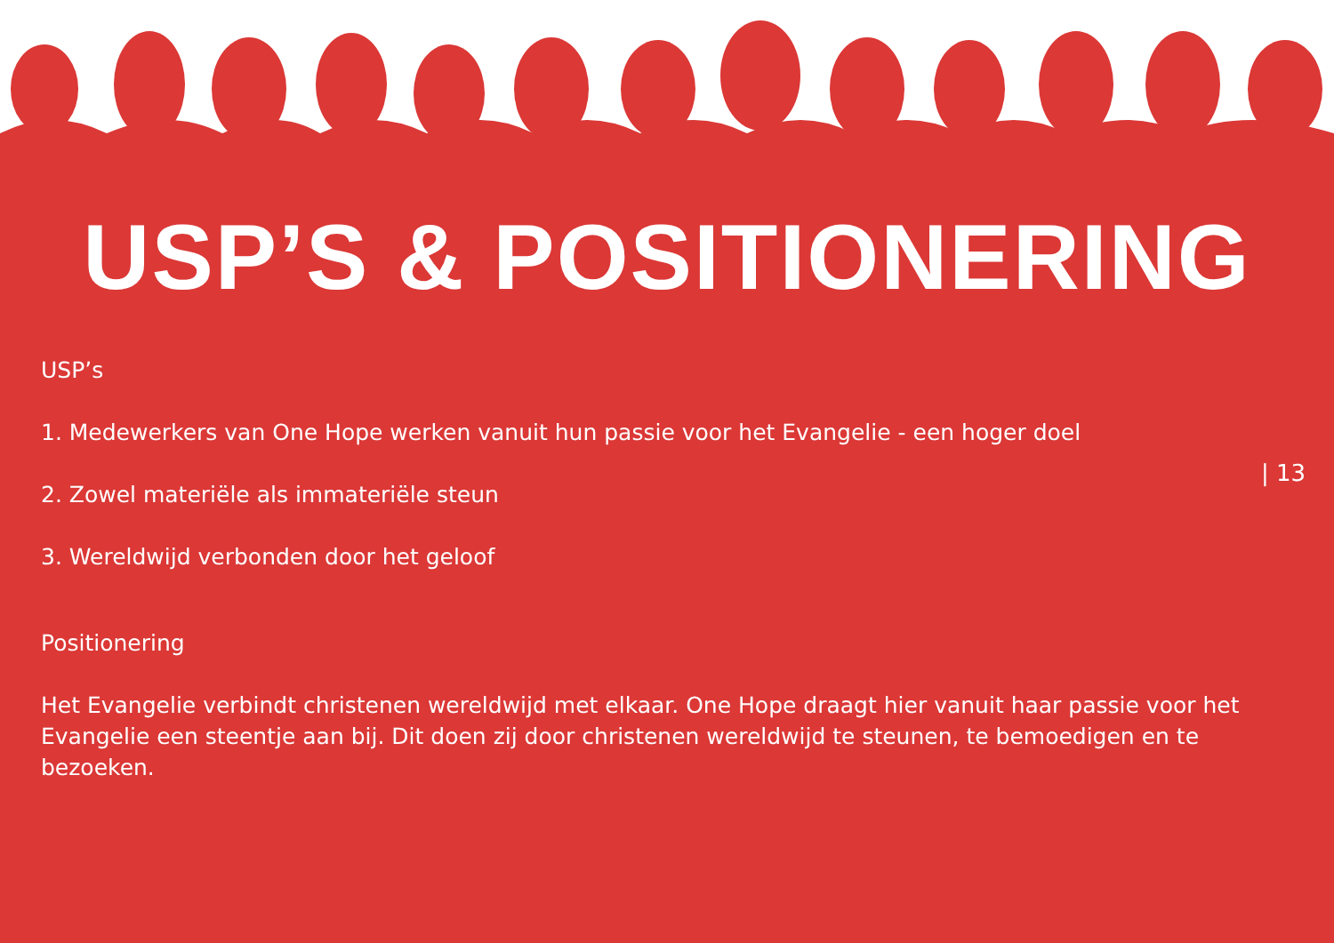USP’S & POSITIONERING
USP’s
1. Medewerkers van One Hope werken vanuit hun passie voor het Evangelie - een hoger doel
2. Zowel materiële als immateriële steun
3. Wereldwijd verbonden door het geloof
Positionering
Het Evangelie verbindt christenen wereldwijd met elkaar. One Hope draagt hier vanuit haar passie voor het Evangelie een steentje aan bij. Dit doen zij door christenen wereldwijd te steunen, te bemoedigen en te bezoeken.
| 13